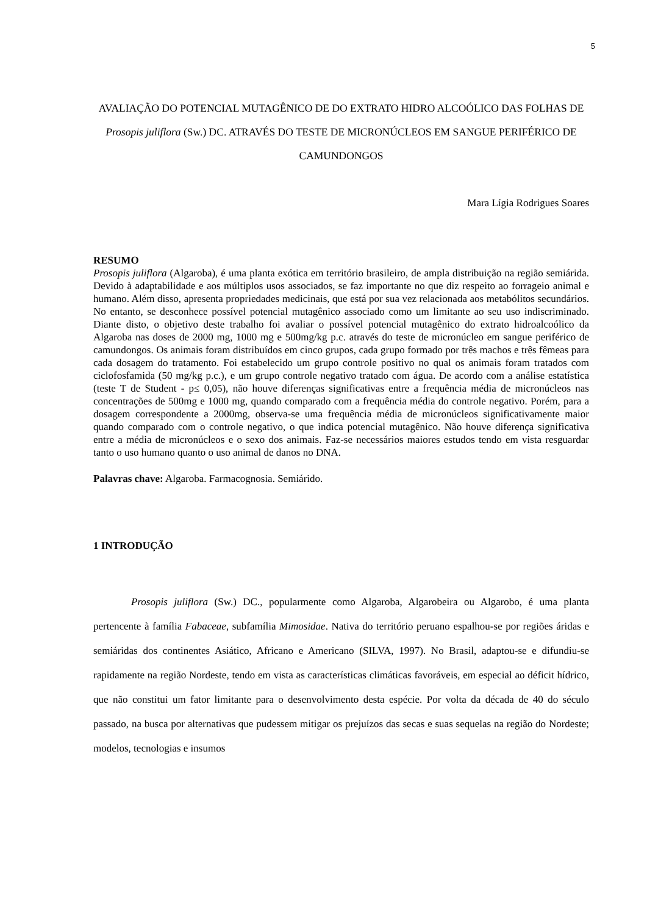5
AVALIAÇÃO DO POTENCIAL MUTAGÊNICO DE DO EXTRATO HIDRO ALCOÓLICO DAS FOLHAS DE Prosopis juliflora (Sw.) DC. ATRAVÉS DO TESTE DE MICRONÚCLEOS EM SANGUE PERIFÉRICO DE CAMUNDONGOS
Mara Lígia Rodrigues Soares
RESUMO
Prosopis juliflora (Algaroba), é uma planta exótica em território brasileiro, de ampla distribuição na região semiárida. Devido à adaptabilidade e aos múltiplos usos associados, se faz importante no que diz respeito ao forrageio animal e humano. Além disso, apresenta propriedades medicinais, que está por sua vez relacionada aos metabólitos secundários. No entanto, se desconhece possível potencial mutagênico associado como um limitante ao seu uso indiscriminado. Diante disto, o objetivo deste trabalho foi avaliar o possível potencial mutagênico do extrato hidroalcoólico da Algaroba nas doses de 2000 mg, 1000 mg e 500mg/kg p.c. através do teste de micronúcleo em sangue periférico de camundongos. Os animais foram distribuídos em cinco grupos, cada grupo formado por três machos e três fêmeas para cada dosagem do tratamento. Foi estabelecido um grupo controle positivo no qual os animais foram tratados com ciclofosfamida (50 mg/kg p.c.), e um grupo controle negativo tratado com água. De acordo com a análise estatística (teste T de Student - p≤ 0,05), não houve diferenças significativas entre a frequência média de micronúcleos nas concentrações de 500mg e 1000 mg, quando comparado com a frequência média do controle negativo. Porém, para a dosagem correspondente a 2000mg, observa-se uma frequência média de micronúcleos significativamente maior quando comparado com o controle negativo, o que indica potencial mutagênico. Não houve diferença significativa entre a média de micronúcleos e o sexo dos animais. Faz-se necessários maiores estudos tendo em vista resguardar tanto o uso humano quanto o uso animal de danos no DNA.
Palavras chave: Algaroba. Farmacognosia. Semiárido.
1 INTRODUÇÃO
Prosopis juliflora (Sw.) DC., popularmente como Algaroba, Algarobeira ou Algarobo, é uma planta pertencente à família Fabaceae, subfamília Mimosidae. Nativa do território peruano espalhou-se por regiões áridas e semiáridas dos continentes Asiático, Africano e Americano (SILVA, 1997). No Brasil, adaptou-se e difundiu-se rapidamente na região Nordeste, tendo em vista as características climáticas favoráveis, em especial ao déficit hídrico, que não constitui um fator limitante para o desenvolvimento desta espécie. Por volta da década de 40 do século passado, na busca por alternativas que pudessem mitigar os prejuízos das secas e suas sequelas na região do Nordeste; modelos, tecnologias e insumos